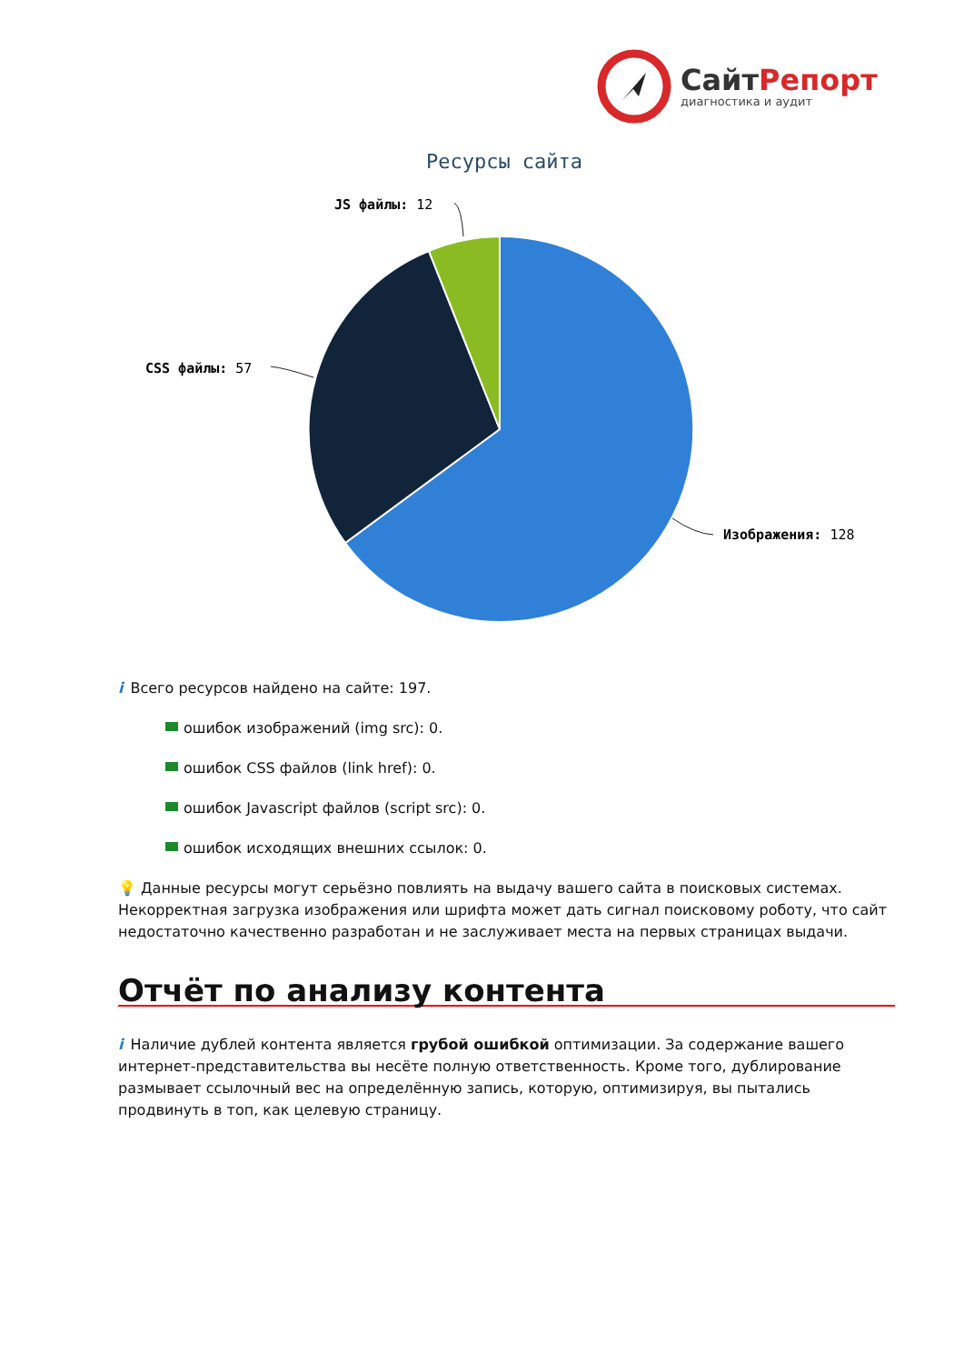СайтРепорт
диагностика и аудит
Ресурсы сайта
JS файлы: 12
CSS файлы: 57
Изображения: 128
i Всего ресурсов найдено на сайте: 197.
ошибок изображений (img src): 0.
ошибок CSS файлов (link href): 0.
ошибок Javascript файлов (script src): 0.
ошибок исходящих внешних ссылок: 0.
💡 Данные ресурсы могут серьёзно повлиять на выдачу вашего сайта в поисковых системах. Некорректная загрузка изображения или шрифта может дать сигнал поисковому роботу, что сайт недостаточно качественно разработан и не заслуживает места на первых страницах выдачи.
Отчёт по анализу контента
i Наличие дублей контента является грубой ошибкой оптимизации. За содержание вашего интернет-представительства вы несёте полную ответственность. Кроме того, дублирование размывает ссылочный вес на определённую запись, которую, оптимизируя, вы пытались продвинуть в топ, как целевую страницу.